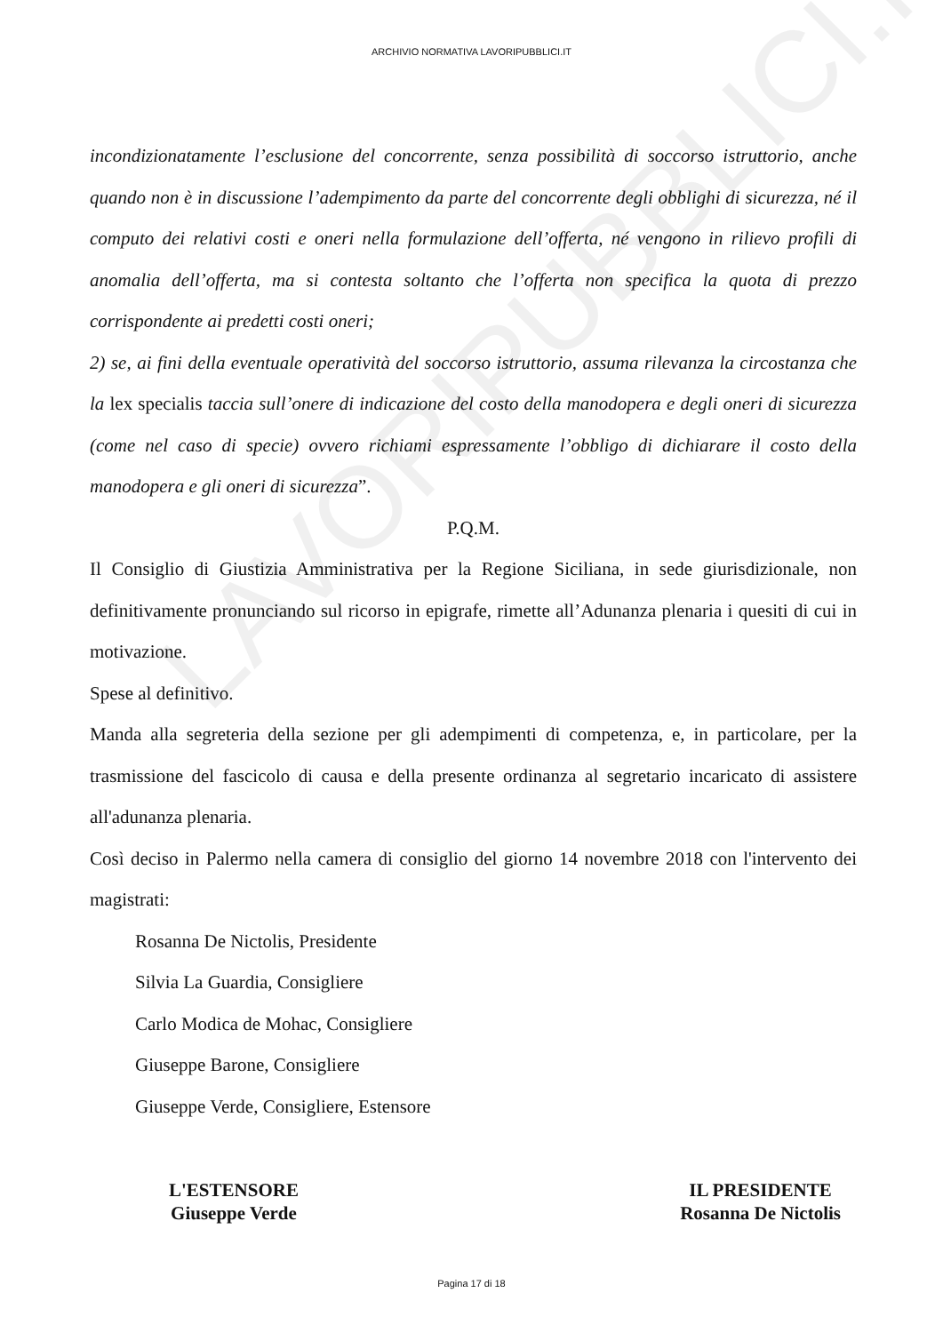LAVORIPUBBLICI.IT
ARCHIVIO NORMATIVA LAVORIPUBBLICI.IT
incondizionatamente l’esclusione del concorrente, senza possibilità di soccorso istruttorio, anche quando non è in discussione l’adempimento da parte del concorrente degli obblighi di sicurezza, né il computo dei relativi costi e oneri nella formulazione dell’offerta, né vengono in rilievo profili di anomalia dell’offerta, ma si contesta soltanto che l’offerta non specifica la quota di prezzo corrispondente ai predetti costi oneri;
2) se, ai fini della eventuale operatività del soccorso istruttorio, assuma rilevanza la circostanza che la lex specialis taccia sull’onere di indicazione del costo della manodopera e degli oneri di sicurezza (come nel caso di specie) ovvero richiami espressamente l’obbligo di dichiarare il costo della manodopera e gli oneri di sicurezza”.
P.Q.M.
Il Consiglio di Giustizia Amministrativa per la Regione Siciliana, in sede giurisdizionale, non definitivamente pronunciando sul ricorso in epigrafe, rimette all’Adunanza plenaria i quesiti di cui in motivazione.
Spese al definitivo.
Manda alla segreteria della sezione per gli adempimenti di competenza, e, in particolare, per la trasmissione del fascicolo di causa e della presente ordinanza al segretario incaricato di assistere all'adunanza plenaria.
Così deciso in Palermo nella camera di consiglio del giorno 14 novembre 2018 con l'intervento dei magistrati:
Rosanna De Nictolis, Presidente
Silvia La Guardia, Consigliere
Carlo Modica de Mohac, Consigliere
Giuseppe Barone, Consigliere
Giuseppe Verde, Consigliere, Estensore
L'ESTENSORE
Giuseppe Verde
IL PRESIDENTE
Rosanna De Nictolis
Pagina 17 di 18